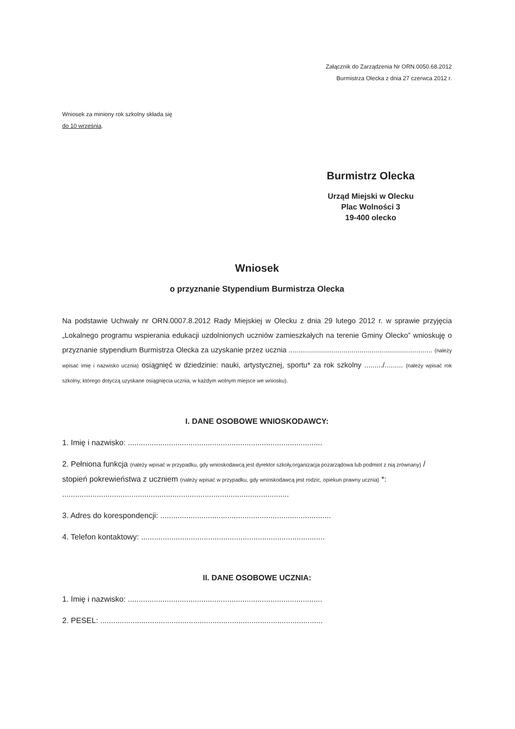Załącznik do Zarządzenia Nr ORN.0050.68.2012
Burmistrza Olecka z dnia 27 czerwca 2012 r.
Wniosek za miniony rok szkolny składa się
do 10 września.
Burmistrz Olecka
Urząd Miejski w Olecku
Plac Wolności 3
19-400 olecko
Wniosek
o przyznanie Stypendium Burmistrza Olecka
Na podstawie Uchwały nr ORN.0007.8.2012 Rady Miejskiej w Olecku z dnia 29 lutego 2012 r. w sprawie przyjęcia „Lokalnego programu wspierania edukacji uzdolnionych uczniów zamieszkałych na terenie Gminy Olecko” wnioskuję o przyznanie stypendium Burmistrza Olecka za uzyskanie przez ucznia ....................................................................... (należy wpisać imię i nazwisko ucznia) osiągnięć w dziedzinie: nauki, artystycznej, sportu* za rok szkolny ........./......... (należy wpisać rok szkolny, którego dotyczą uzyskane osiągnięcia ucznia, w każdym wolnym miejsce we wniosku).
I. DANE OSOBOWE WNIOSKODAWCY:
1. Imię i nazwisko: ..........................................................................................
2. Pełniona funkcja (należy wpisać w przypadku, gdy wnioskodawcą jest dyrektor szkoły,organizacja pozarządowa lub podmiot z nią zrównany) / stopień pokrewieństwa z uczniem (należy wpisać w przypadku, gdy wnioskodawcą jest rodzic, opiekun prawny ucznia) *:
.........................................................................................................
3. Adres do korespondencji: ...............................................................................
4. Telefon kontaktowy: .....................................................................................
II. DANE OSOBOWE UCZNIA:
1. Imię i nazwisko: ..........................................................................................
2. PESEL: .......................................................................................................